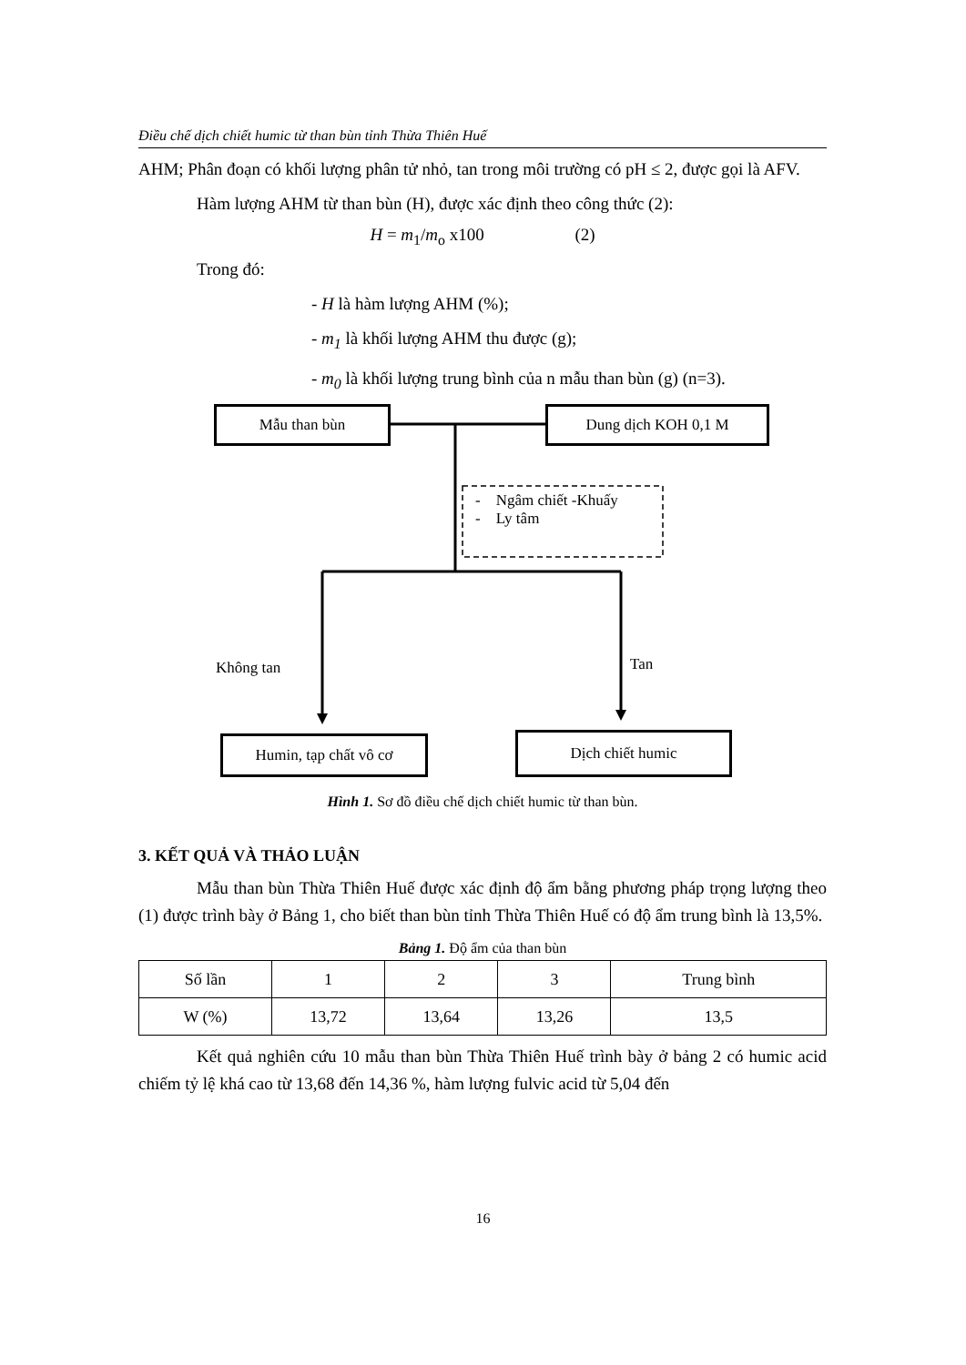Điều chế dịch chiết humic từ than bùn tỉnh Thừa Thiên Huế
AHM; Phân đoạn có khối lượng phân tử nhỏ, tan trong môi trường có pH ≤ 2, được gọi là AFV.
Hàm lượng AHM từ than bùn (H), được xác định theo công thức (2):
H = m<sub>1</sub>/m<sub>o</sub> x100 (2)
Trong đó:
- H là hàm lượng AHM (%);
- m<sub>1</sub> là khối lượng AHM thu được (g);
- m<sub>0</sub> là khối lượng trung bình của n mẫu than bùn (g) (n=3).
Mẫu than bùn Dung dịch KOH 0,1 M
- Ngâm chiết -Khuấy
- Ly tâm
Không tan Tan
Humin, tạp chất vô cơ Dịch chiết humic
Hình 1. Sơ đồ điều chế dịch chiết humic từ than bùn.
3. KẾT QUẢ VÀ THẢO LUẬN
Mẫu than bùn Thừa Thiên Huế được xác định độ ẩm bằng phương pháp trọng lượng theo (1) được trình bày ở Bảng 1, cho biết than bùn tỉnh Thừa Thiên Huế có độ ẩm trung bình là 13,5%.
Bảng 1. Độ ẩm của than bùn
| Số lần | 1 | 2 | 3 | Trung bình |
| W (%) | 13,72 | 13,64 | 13,26 | 13,5 |
Kết quả nghiên cứu 10 mẫu than bùn Thừa Thiên Huế trình bày ở bảng 2 có humic acid chiếm tỷ lệ khá cao từ 13,68 đến 14,36 %, hàm lượng fulvic acid từ 5,04 đến
16